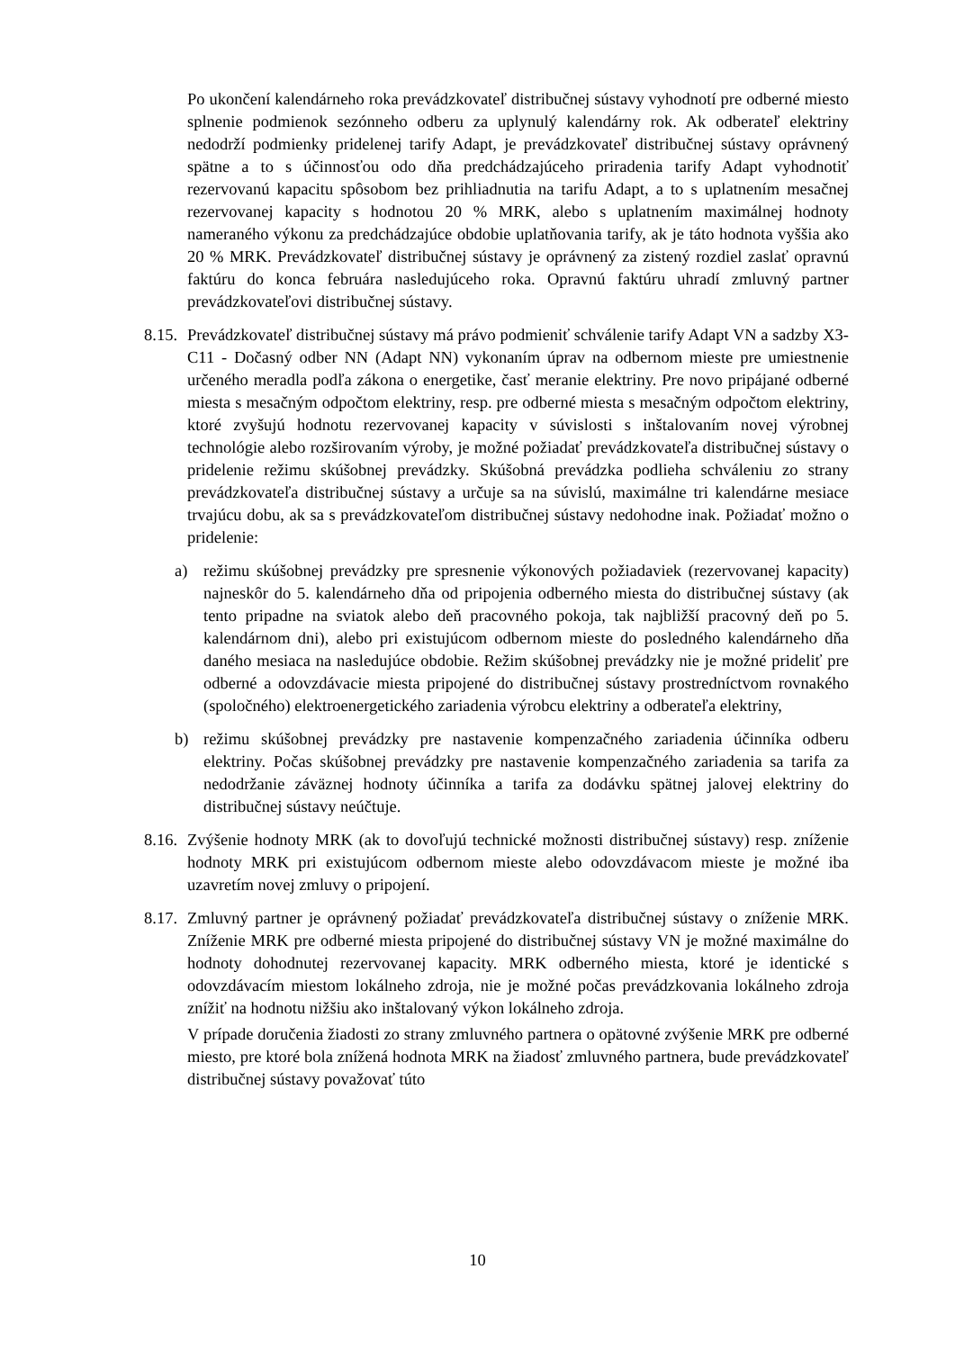Po ukončení kalendárneho roka prevádzkovateľ distribučnej sústavy vyhodnotí pre odberné miesto splnenie podmienok sezónneho odberu za uplynulý kalendárny rok. Ak odberateľ elektriny nedodrží podmienky pridelenej tarify Adapt, je prevádzkovateľ distribučnej sústavy oprávnený spätne a to s účinnosťou odo dňa predchádzajúceho priradenia tarify Adapt vyhodnotiť rezervovanú kapacitu spôsobom bez prihliadnutia na tarifu Adapt, a to s uplatnením mesačnej rezervovanej kapacity s hodnotou 20 % MRK, alebo s uplatnením maximálnej hodnoty nameraného výkonu za predchádzajúce obdobie uplatňovania tarify, ak je táto hodnota vyššia ako 20 % MRK. Prevádzkovateľ distribučnej sústavy je oprávnený za zistený rozdiel zaslať opravnú faktúru do konca februára nasledujúceho roka. Opravnú faktúru uhradí zmluvný partner prevádzkovateľovi distribučnej sústavy.
8.15.
Prevádzkovateľ distribučnej sústavy má právo podmieniť schválenie tarify Adapt VN a sadzby X3-C11 - Dočasný odber NN (Adapt NN) vykonaním úprav na odbernom mieste pre umiestnenie určeného meradla podľa zákona o energetike, časť meranie elektriny. Pre novo pripájané odberné miesta s mesačným odpočtom elektriny, resp. pre odberné miesta s mesačným odpočtom elektriny, ktoré zvyšujú hodnotu rezervovanej kapacity v súvislosti s inštalovaním novej výrobnej technológie alebo rozširovaním výroby, je možné požiadať prevádzkovateľa distribučnej sústavy o pridelenie režimu skúšobnej prevádzky. Skúšobná prevádzka podlieha schváleniu zo strany prevádzkovateľa distribučnej sústavy a určuje sa na súvislú, maximálne tri kalendárne mesiace trvajúcu dobu, ak sa s prevádzkovateľom distribučnej sústavy nedohodne inak. Požiadať možno o pridelenie:
a) režimu skúšobnej prevádzky pre spresnenie výkonových požiadaviek (rezervovanej kapacity) najneskôr do 5. kalendárneho dňa od pripojenia odberného miesta do distribučnej sústavy (ak tento pripadne na sviatok alebo deň pracovného pokoja, tak najbližší pracovný deň po 5. kalendárnom dni), alebo pri existujúcom odbernom mieste do posledného kalendárneho dňa daného mesiaca na nasledujúce obdobie. Režim skúšobnej prevádzky nie je možné prideliť pre odberné a odovzdávacie miesta pripojené do distribučnej sústavy prostredníctvom rovnakého (spoločného) elektroenergetického zariadenia výrobcu elektriny a odberateľa elektriny,
b) režimu skúšobnej prevádzky pre nastavenie kompenzačného zariadenia účinníka odberu elektriny. Počas skúšobnej prevádzky pre nastavenie kompenzačného zariadenia sa tarifa za nedodržanie záväznej hodnoty účinníka a tarifa za dodávku spätnej jalovej elektriny do distribučnej sústavy neúčtuje.
8.16.
Zvýšenie hodnoty MRK (ak to dovoľujú technické možnosti distribučnej sústavy) resp. zníženie hodnoty MRK pri existujúcom odbernom mieste alebo odovzdávacom mieste je možné iba uzavretím novej zmluvy o pripojení.
8.17.
Zmluvný partner je oprávnený požiadať prevádzkovateľa distribučnej sústavy o zníženie MRK. Zníženie MRK pre odberné miesta pripojené do distribučnej sústavy VN je možné maximálne do hodnoty dohodnutej rezervovanej kapacity. MRK odberného miesta, ktoré je identické s odovzdávacím miestom lokálneho zdroja, nie je možné počas prevádzkovania lokálneho zdroja znížiť na hodnotu nižšiu ako inštalovaný výkon lokálneho zdroja.
V prípade doručenia žiadosti zo strany zmluvného partnera o opätovné zvýšenie MRK pre odberné miesto, pre ktoré bola znížená hodnota MRK na žiadosť zmluvného partnera, bude prevádzkovateľ distribučnej sústavy považovať túto
10